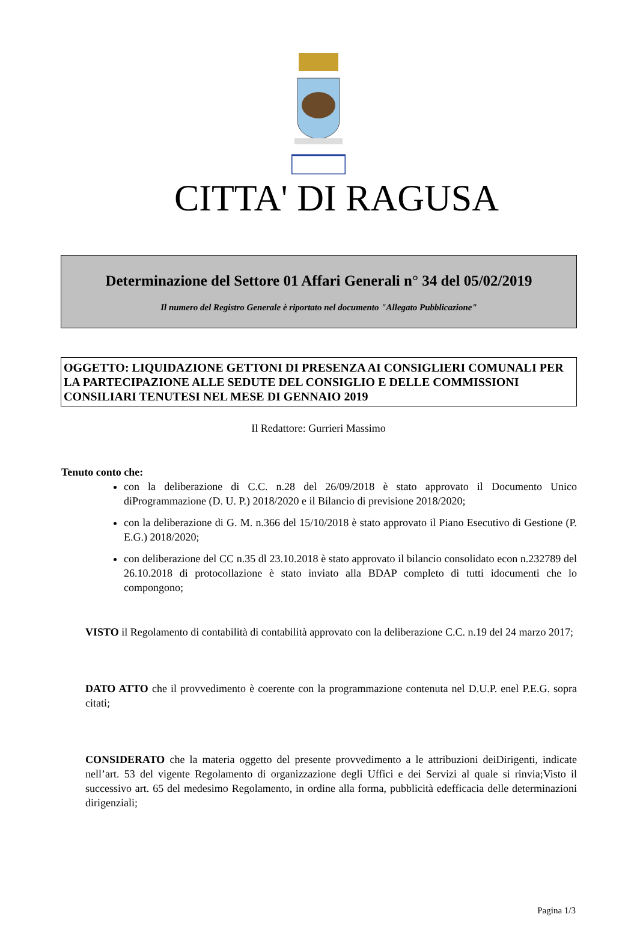CITTA' DI RAGUSA
Determinazione del Settore 01 Affari Generali n° 34 del 05/02/2019
Il numero del Registro Generale è riportato nel documento "Allegato Pubblicazione"
OGGETTO: LIQUIDAZIONE GETTONI DI PRESENZA AI CONSIGLIERI COMUNALI PER LA PARTECIPAZIONE ALLE SEDUTE DEL CONSIGLIO E DELLE COMMISSIONI CONSILIARI TENUTESI NEL MESE DI GENNAIO 2019
Il Redattore: Gurrieri Massimo
Tenuto conto che:
con la deliberazione di C.C. n.28 del 26/09/2018 è stato approvato il Documento Unico diProgrammazione (D. U. P.) 2018/2020 e il Bilancio di previsione 2018/2020;
con la deliberazione di G. M. n.366 del 15/10/2018 è stato approvato il Piano Esecutivo di Gestione (P. E.G.) 2018/2020;
con deliberazione del CC n.35 dl 23.10.2018 è stato approvato il bilancio consolidato econ n.232789 del 26.10.2018 di protocollazione è stato inviato alla BDAP completo di tutti idocumenti che lo compongono;
VISTO il Regolamento di contabilità di contabilità approvato con la deliberazione C.C. n.19 del 24 marzo 2017;
DATO ATTO che il provvedimento è coerente con la programmazione contenuta nel D.U.P. enel P.E.G. sopra citati;
CONSIDERATO che la materia oggetto del presente provvedimento a le attribuzioni deiDirigenti, indicate nell’art. 53 del vigente Regolamento di organizzazione degli Uffici e dei Servizi al quale si rinvia;Visto il successivo art. 65 del medesimo Regolamento, in ordine alla forma, pubblicità edefficacia delle determinazioni dirigenziali;
Pagina 1/3